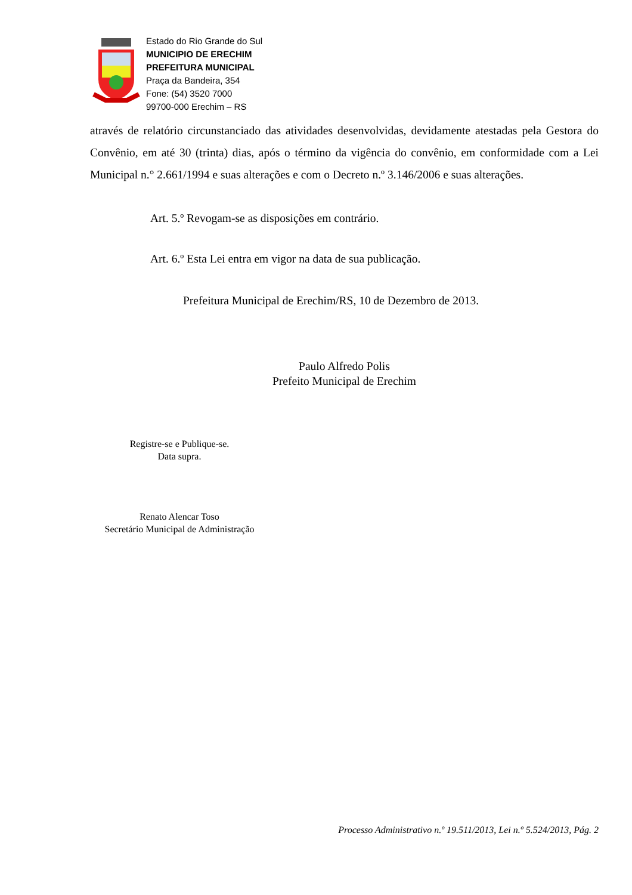Estado do Rio Grande do Sul
MUNICIPIO DE ERECHIM
PREFEITURA MUNICIPAL
Praça da Bandeira, 354
Fone: (54) 3520 7000
99700-000 Erechim – RS
através de relatório circunstanciado das atividades desenvolvidas, devidamente atestadas pela Gestora do Convênio, em até 30 (trinta) dias, após o término da vigência do convênio, em conformidade com a Lei Municipal n.° 2.661/1994 e suas alterações e com o Decreto n.º 3.146/2006 e suas alterações.
Art. 5.º Revogam-se as disposições em contrário.
Art. 6.º Esta Lei entra em vigor na data de sua publicação.
Prefeitura Municipal de Erechim/RS, 10 de Dezembro de 2013.
Paulo Alfredo Polis
Prefeito Municipal de Erechim
Registre-se e Publique-se.
Data supra.
Renato Alencar Toso
Secretário Municipal de Administração
Processo Administrativo n.º 19.511/2013, Lei n.º 5.524/2013, Pág. 2